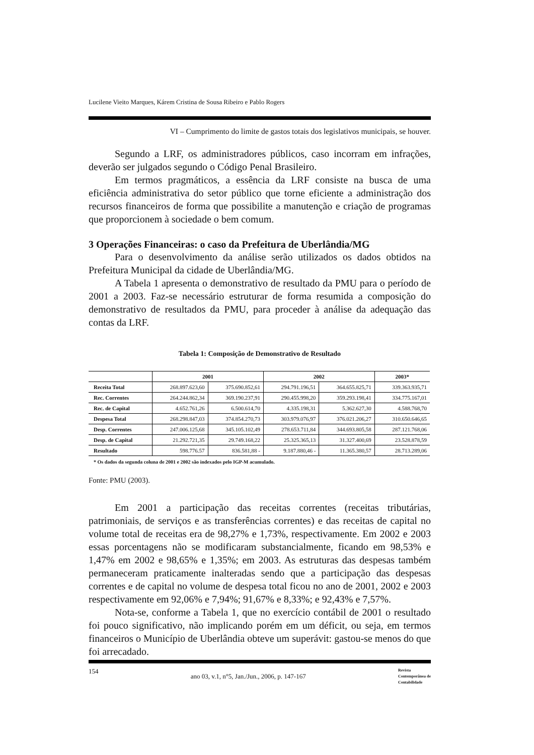Lucilene Vieito Marques, Kárem Cristina de Sousa Ribeiro e Pablo Rogers
VI – Cumprimento do limite de gastos totais dos legislativos municipais, se houver.
Segundo a LRF, os administradores públicos, caso incorram em infrações, deverão ser julgados segundo o Código Penal Brasileiro.
Em termos pragmáticos, a essência da LRF consiste na busca de uma eficiência administrativa do setor público que torne eficiente a administração dos recursos financeiros de forma que possibilite a manutenção e criação de programas que proporcionem à sociedade o bem comum.
3 Operações Financeiras: o caso da Prefeitura de Uberlândia/MG
Para o desenvolvimento da análise serão utilizados os dados obtidos na Prefeitura Municipal da cidade de Uberlândia/MG.
A Tabela 1 apresenta o demonstrativo de resultado da PMU para o período de 2001 a 2003. Faz-se necessário estruturar de forma resumida a composição do demonstrativo de resultados da PMU, para proceder à análise da adequação das contas da LRF.
Tabela 1: Composição de Demonstrativo de Resultado
| | 2001 | | 2002 | | 2003* |
| --- | --- | --- | --- | --- | --- |
| Receita Total | 268.897.623,60 | 375.690.852,61 | 294.791.196,51 | 364.655.825,71 | 339.363.935,71 |
| Rec. Correntes | 264.244.862,34 | 369.190.237,91 | 290.455.998,20 | 359.293.198,41 | 334.775.167,01 |
| Rec. de Capital | 4.652.761,26 | 6.500.614,70 | 4.335.198,31 | 5.362.627,30 | 4.588.768,70 |
| Despesa Total | 268.298.847,03 | 374.854.270,73 | 303.979.076,97 | 376.021.206,27 | 310.650.646,65 |
| Desp. Correntes | 247.006.125,68 | 345.105.102,49 | 278.653.711,84 | 344.693.805,58 | 287.121.768,06 |
| Desp. de Capital | 21.292.721,35 | 29.749.168,22 | 25.325.365,13 | 31.327.400,69 | 23.528.878,59 |
| Resultado | 598.776.57 | 836.581,88 - | 9.187.880,46 - | 11.365.380,57 | 28.713.289,06 |
* Os dados da segunda coluna de 2001 e 2002 são indexados pelo IGP-M acumulado.
Fonte: PMU (2003).
Em 2001 a participação das receitas correntes (receitas tributárias, patrimoniais, de serviços e as transferências correntes) e das receitas de capital no volume total de receitas era de 98,27% e 1,73%, respectivamente. Em 2002 e 2003 essas porcentagens não se modificaram substancialmente, ficando em 98,53% e 1,47% em 2002 e 98,65% e 1,35%; em 2003. As estruturas das despesas também permaneceram praticamente inalteradas sendo que a participação das despesas correntes e de capital no volume de despesa total ficou no ano de 2001, 2002 e 2003 respectivamente em 92,06% e 7,94%; 91,67% e 8,33%; e 92,43% e 7,57%.
Nota-se, conforme a Tabela 1, que no exercício contábil de 2001 o resultado foi pouco significativo, não implicando porém em um déficit, ou seja, em termos financeiros o Município de Uberlândia obteve um superávit: gastou-se menos do que foi arrecadado.
154 ano 03, v.1, n°5, Jan./Jun., 2006, p. 147-167 Revista
Contemporânea de
Contabilidade